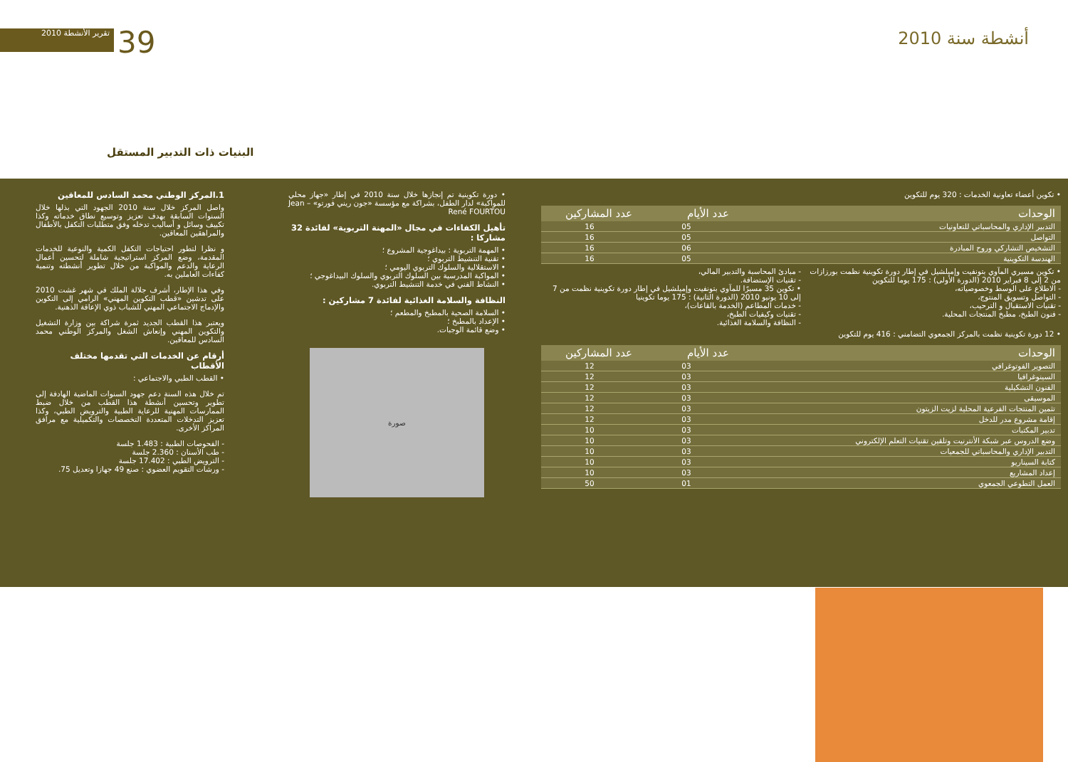تقرير الأنشطة 2010 39 أنشطة سنة 2010
البنيات ذات التدبير المستقل
• تكوين أعضاء تعاونية الخدمات : 320 يوم للتكوين
| الوحدات | عدد الأيام | عدد المشاركين |
| --- | --- | --- |
| التدبير الإداري والمحاسباتي للتعاونيات | 05 | 16 |
| التواصل | 05 | 16 |
| التشخيص التشاركي وروح المبادرة | 06 | 16 |
| الهندسة التكوينية | 05 | 16 |
• تكوين مسيري المآوي بتونفيت وإميلشيل في إطار دورة تكوينية نظمت بورزازات من 2 إلى 8 فبراير 2010 (الدورة الأولى) : 175 يوما للتكوين
- الاطلاع على الوسط وخصوصياته،
- التواصل وتسويق المنتوج،
- تقنيات الاستقبال و الترحيب،
- فنون الطبخ، مطبخ المنتجات المحلية.
- مبادئ المحاسبة والتدبير المالي،
- تقنيات الإستضافة.
• تكوين 35 مسيرًا للمآوي بتونفيت وإميلشيل في إطار دورة تكوينية نظمت من 7 إلى 10 يونيو 2010 (الدورة الثانية) : 175 يوما تكوينيا
- خدمات المطاعم (الخدمة بالقاعات)،
- تقنيات وكيفيات الطبخ،
- النظافة والسلامة الغذائية.
• 12 دورة تكوينية نظمت بالمركز الجمعوي التضامني : 416 يوم للتكوين
| الوحدات | عدد الأيام | عدد المشاركين |
| --- | --- | --- |
| التصوير الفوتوغرافي | 03 | 12 |
| السينوغرافيا | 03 | 12 |
| الفنون التشكيلية | 03 | 12 |
| الموسيقى | 03 | 12 |
| تثمين المنتجات الفرعية المحلية لزيت الزيتون | 03 | 12 |
| إقامة مشروع مدر للدخل | 03 | 12 |
| تدبير المكتبات | 03 | 10 |
| وضع الدروس عبر شبكة الأنترنيت وتلقين تقنيات التعلم الإلكتروني | 03 | 10 |
| التدبير الإداري والمحاسباتي للجمعيات | 03 | 10 |
| كتابة السيناريو | 03 | 10 |
| إعداد المشاريع | 03 | 10 |
| العمل التطوعي الجمعوي | 01 | 50 |
• دورة تكوينية تم إنجازها خلال سنة 2010 في إطار «جهاز محلي للمواكبة» لدار الطفل، بشراكة مع مؤسسة «جون ريني فورتو» – Jean René FOURTOU
تأهيل الكفاءات في مجال «المهنة التربوية» لفائدة 32 مشاركا :
• المهمة التربوية : بيداغوجية المشروع ؛
• تقنية التنشيط التربوي ؛
• الاستقلالية والسلوك التربوي اليومي ؛
• المواكبة المدرسية بين السلوك التربوي والسلوك البيداغوجي ؛
• النشاط الفني في خدمة التنشيط التربوي.
النظافة والسلامة الغذائية لفائدة 7 مشاركين :
• السلامة الصحية بالمطبخ والمطعم ؛
• الإعداد بالمطبخ ؛
• وضع قائمة الوجبات.
صورة
1.المركز الوطني محمد السادس للمعاقين
واصل المركز خلال سنة 2010 الجهود التي بذلها خلال السنوات السابقة بهدف تعزيز وتوسيع نطاق خدماته وكذا تكييف وسائل و أساليب تدخله وفق متطلبات التكفل بالأطفال والمراهقين المعاقين.
و نظرا لتطور احتياجات التكفل الكمية والنوعية للخدمات المقدمة، وضع المركز استراتيجية شاملة لتحسين أعمال الرعاية والدعم والمواكبة من خلال تطوير أنشطته وتنمية كفاءات العاملين به.
وفي هذا الإطار، أشرف جلالة الملك في شهر غشت 2010 على تدشين «قطب التكوين المهني» الرامي إلى التكوين والإدماج الاجتماعي المهني للشباب ذوي الإعاقة الذهنية.
ويعتبر هذا القطب الجديد ثمرة شراكة بين وزارة التشغيل والتكوين المهني وإنعاش الشغل والمركز الوطني محمد السادس للمعاقين.
أرقام عن الخدمات التي تقدمها مختلف الأقطاب
• القطب الطبي والاجتماعي :
تم خلال هذه السنة دعم جهود السنوات الماضية الهادفة إلى تطوير وتحسين أنشطة هذا القطب من خلال ضبط الممارسات المهنية للرعاية الطبية والترويض الطبي، وكذا تعزيز التدخلات المتعددة التخصصات والتكميلية مع مرافق المراكز الأخرى.
- الفحوصات الطبية : 1.483 جلسة
- طب الأسنان : 2.360 جلسة
- الترويض الطبي : 17.402 جلسة
- ورشات التقويم العضوي : صنع 49 جهازا وتعديل 75.